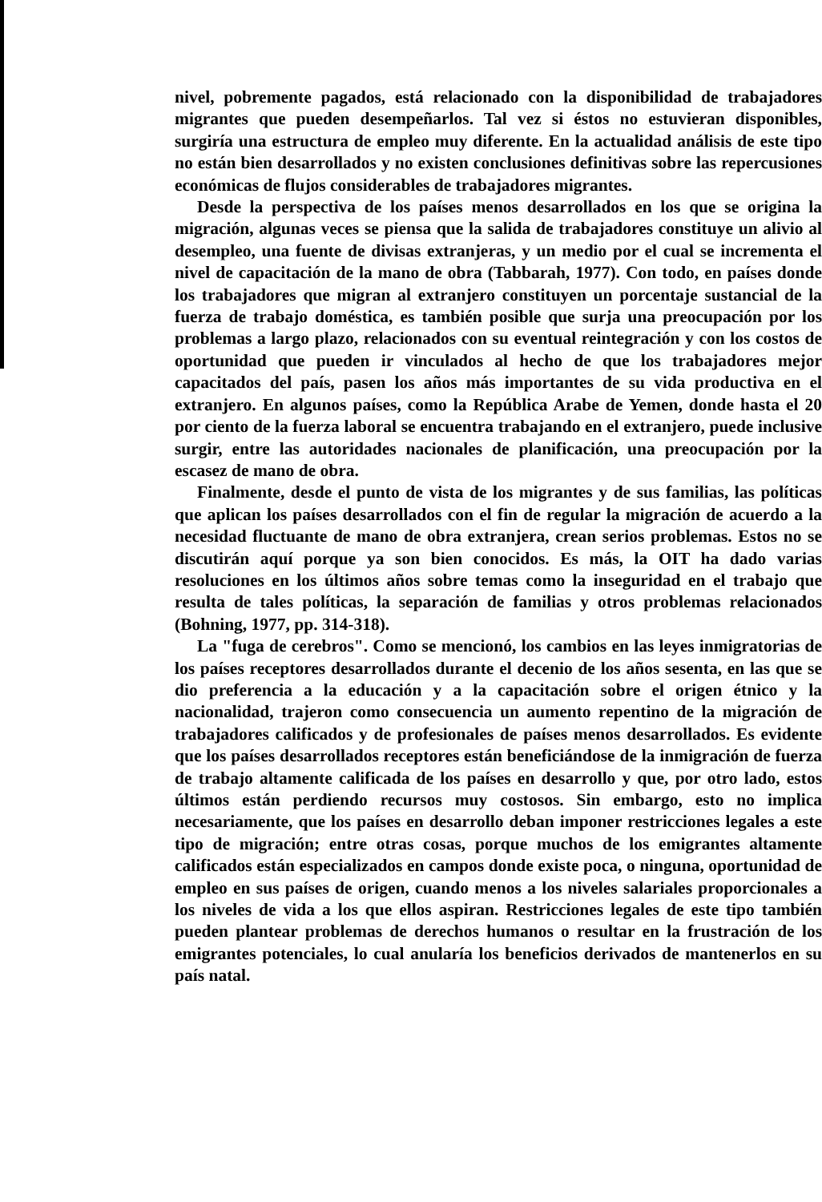nivel, pobremente pagados, está relacionado con la disponibilidad de trabajadores migrantes que pueden desempeñarlos. Tal vez si éstos no estuvieran disponibles, surgiría una estructura de empleo muy diferente. En la actualidad análisis de este tipo no están bien desarrollados y no existen conclusiones definitivas sobre las repercusiones económicas de flujos considerables de trabajadores migrantes.
Desde la perspectiva de los países menos desarrollados en los que se origina la migración, algunas veces se piensa que la salida de trabajadores constituye un alivio al desempleo, una fuente de divisas extranjeras, y un medio por el cual se incrementa el nivel de capacitación de la mano de obra (Tabbarah, 1977). Con todo, en países donde los trabajadores que migran al extranjero constituyen un porcentaje sustancial de la fuerza de trabajo doméstica, es también posible que surja una preocupación por los problemas a largo plazo, relacionados con su eventual reintegración y con los costos de oportunidad que pueden ir vinculados al hecho de que los trabajadores mejor capacitados del país, pasen los años más importantes de su vida productiva en el extranjero. En algunos países, como la República Arabe de Yemen, donde hasta el 20 por ciento de la fuerza laboral se encuentra trabajando en el extranjero, puede inclusive surgir, entre las autoridades nacionales de planificación, una preocupación por la escasez de mano de obra.
Finalmente, desde el punto de vista de los migrantes y de sus familias, las políticas que aplican los países desarrollados con el fin de regular la migración de acuerdo a la necesidad fluctuante de mano de obra extranjera, crean serios problemas. Estos no se discutirán aquí porque ya son bien conocidos. Es más, la OIT ha dado varias resoluciones en los últimos años sobre temas como la inseguridad en el trabajo que resulta de tales políticas, la separación de familias y otros problemas relacionados (Bohning, 1977, pp. 314-318).
La "fuga de cerebros". Como se mencionó, los cambios en las leyes inmigratorias de los países receptores desarrollados durante el decenio de los años sesenta, en las que se dio preferencia a la educación y a la capacitación sobre el origen étnico y la nacionalidad, trajeron como consecuencia un aumento repentino de la migración de trabajadores calificados y de profesionales de países menos desarrollados. Es evidente que los países desarrollados receptores están beneficiándose de la inmigración de fuerza de trabajo altamente calificada de los países en desarrollo y que, por otro lado, estos últimos están perdiendo recursos muy costosos. Sin embargo, esto no implica necesariamente, que los países en desarrollo deban imponer restricciones legales a este tipo de migración; entre otras cosas, porque muchos de los emigrantes altamente calificados están especializados en campos donde existe poca, o ninguna, oportunidad de empleo en sus países de origen, cuando menos a los niveles salariales proporcionales a los niveles de vida a los que ellos aspiran. Restricciones legales de este tipo también pueden plantear problemas de derechos humanos o resultar en la frustración de los emigrantes potenciales, lo cual anularía los beneficios derivados de mantenerlos en su país natal.